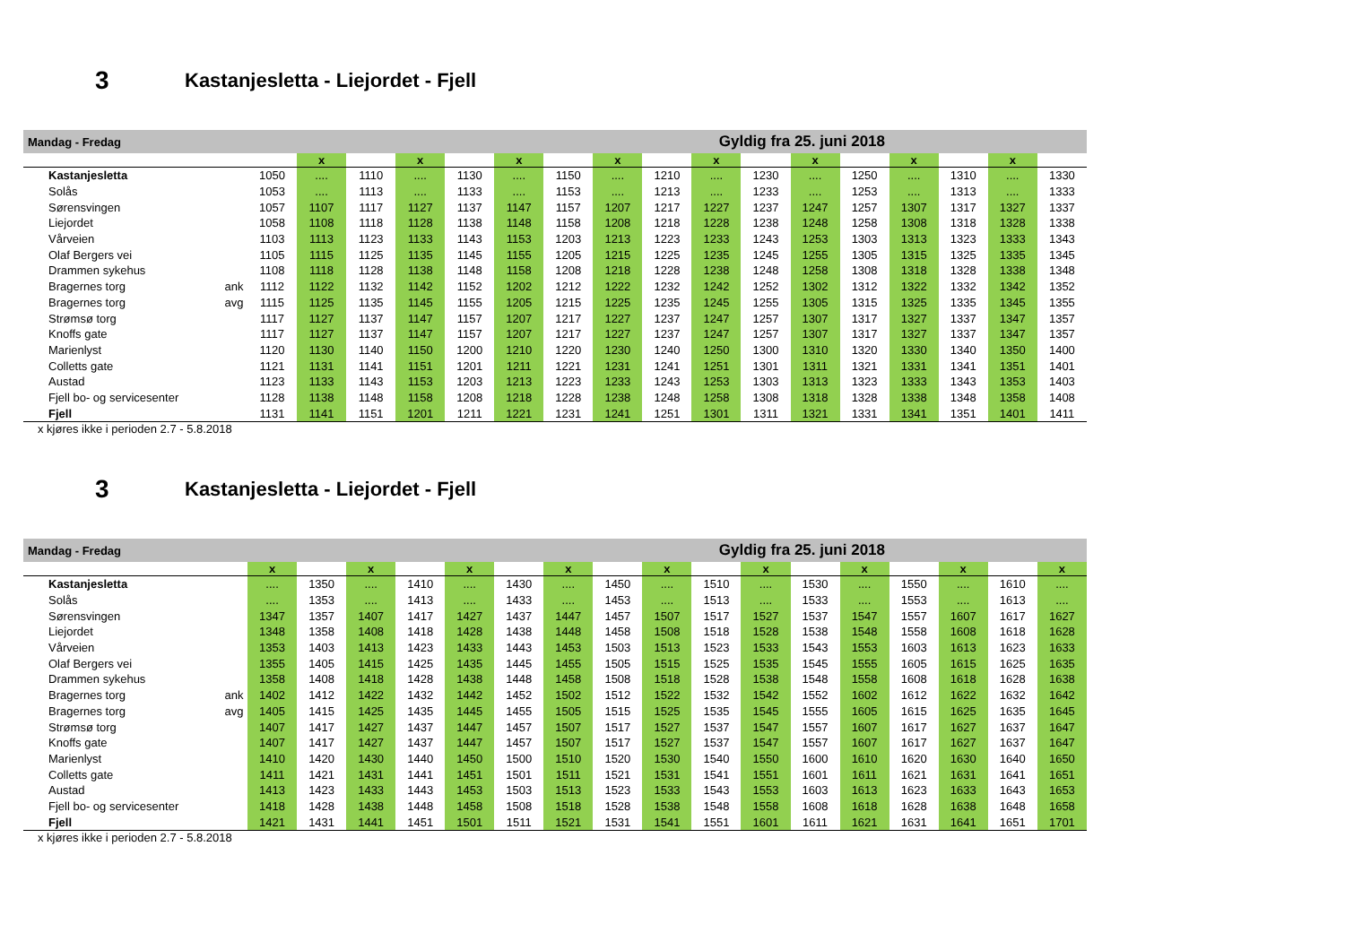3 Kastanjesletta - Liejordet - Fjell
| Mandag - Fredag | | Gyldig fra 25. juni 2018 | | | | | | | | | | | | | | | | |
| | | | x | | x | | x | | x | | x | | x | | x | | x | |
| Kastanjesletta | | 1050 | .... | 1110 | .... | 1130 | .... | 1150 | .... | 1210 | .... | 1230 | .... | 1250 | .... | 1310 | .... | 1330 |
| Solås | | 1053 | .... | 1113 | .... | 1133 | .... | 1153 | .... | 1213 | .... | 1233 | .... | 1253 | .... | 1313 | .... | 1333 |
| Sørensvingen | | 1057 | 1107 | 1117 | 1127 | 1137 | 1147 | 1157 | 1207 | 1217 | 1227 | 1237 | 1247 | 1257 | 1307 | 1317 | 1327 | 1337 |
| Liejordet | | 1058 | 1108 | 1118 | 1128 | 1138 | 1148 | 1158 | 1208 | 1218 | 1228 | 1238 | 1248 | 1258 | 1308 | 1318 | 1328 | 1338 |
| Vårveien | | 1103 | 1113 | 1123 | 1133 | 1143 | 1153 | 1203 | 1213 | 1223 | 1233 | 1243 | 1253 | 1303 | 1313 | 1323 | 1333 | 1343 |
| Olaf Bergers vei | | 1105 | 1115 | 1125 | 1135 | 1145 | 1155 | 1205 | 1215 | 1225 | 1235 | 1245 | 1255 | 1305 | 1315 | 1325 | 1335 | 1345 |
| Drammen sykehus | | 1108 | 1118 | 1128 | 1138 | 1148 | 1158 | 1208 | 1218 | 1228 | 1238 | 1248 | 1258 | 1308 | 1318 | 1328 | 1338 | 1348 |
| Bragernes torg | ank | 1112 | 1122 | 1132 | 1142 | 1152 | 1202 | 1212 | 1222 | 1232 | 1242 | 1252 | 1302 | 1312 | 1322 | 1332 | 1342 | 1352 |
| Bragernes torg | avg | 1115 | 1125 | 1135 | 1145 | 1155 | 1205 | 1215 | 1225 | 1235 | 1245 | 1255 | 1305 | 1315 | 1325 | 1335 | 1345 | 1355 |
| Strømsø torg | | 1117 | 1127 | 1137 | 1147 | 1157 | 1207 | 1217 | 1227 | 1237 | 1247 | 1257 | 1307 | 1317 | 1327 | 1337 | 1347 | 1357 |
| Knoffs gate | | 1117 | 1127 | 1137 | 1147 | 1157 | 1207 | 1217 | 1227 | 1237 | 1247 | 1257 | 1307 | 1317 | 1327 | 1337 | 1347 | 1357 |
| Marienlyst | | 1120 | 1130 | 1140 | 1150 | 1200 | 1210 | 1220 | 1230 | 1240 | 1250 | 1300 | 1310 | 1320 | 1330 | 1340 | 1350 | 1400 |
| Colletts gate | | 1121 | 1131 | 1141 | 1151 | 1201 | 1211 | 1221 | 1231 | 1241 | 1251 | 1301 | 1311 | 1321 | 1331 | 1341 | 1351 | 1401 |
| Austad | | 1123 | 1133 | 1143 | 1153 | 1203 | 1213 | 1223 | 1233 | 1243 | 1253 | 1303 | 1313 | 1323 | 1333 | 1343 | 1353 | 1403 |
| Fjell bo- og servicesenter | | 1128 | 1138 | 1148 | 1158 | 1208 | 1218 | 1228 | 1238 | 1248 | 1258 | 1308 | 1318 | 1328 | 1338 | 1348 | 1358 | 1408 |
| Fjell | | 1131 | 1141 | 1151 | 1201 | 1211 | 1221 | 1231 | 1241 | 1251 | 1301 | 1311 | 1321 | 1331 | 1341 | 1351 | 1401 | 1411 |
x kjøres ikke i perioden 2.7 - 5.8.2018
3 Kastanjesletta - Liejordet - Fjell
| Mandag - Fredag | | Gyldig fra 25. juni 2018 | | | | | | | | | | | | | | | | |
| | | x | | x | | x | | x | | x | | x | | x | | x | | x |
| Kastanjesletta | | .... | 1350 | .... | 1410 | .... | 1430 | .... | 1450 | .... | 1510 | .... | 1530 | .... | 1550 | .... | 1610 | .... |
| Solås | | .... | 1353 | .... | 1413 | .... | 1433 | .... | 1453 | .... | 1513 | .... | 1533 | .... | 1553 | .... | 1613 | .... |
| Sørensvingen | | 1347 | 1357 | 1407 | 1417 | 1427 | 1437 | 1447 | 1457 | 1507 | 1517 | 1527 | 1537 | 1547 | 1557 | 1607 | 1617 | 1627 |
| Liejordet | | 1348 | 1358 | 1408 | 1418 | 1428 | 1438 | 1448 | 1458 | 1508 | 1518 | 1528 | 1538 | 1548 | 1558 | 1608 | 1618 | 1628 |
| Vårveien | | 1353 | 1403 | 1413 | 1423 | 1433 | 1443 | 1453 | 1503 | 1513 | 1523 | 1533 | 1543 | 1553 | 1603 | 1613 | 1623 | 1633 |
| Olaf Bergers vei | | 1355 | 1405 | 1415 | 1425 | 1435 | 1445 | 1455 | 1505 | 1515 | 1525 | 1535 | 1545 | 1555 | 1605 | 1615 | 1625 | 1635 |
| Drammen sykehus | | 1358 | 1408 | 1418 | 1428 | 1438 | 1448 | 1458 | 1508 | 1518 | 1528 | 1538 | 1548 | 1558 | 1608 | 1618 | 1628 | 1638 |
| Bragernes torg | ank | 1402 | 1412 | 1422 | 1432 | 1442 | 1452 | 1502 | 1512 | 1522 | 1532 | 1542 | 1552 | 1602 | 1612 | 1622 | 1632 | 1642 |
| Bragernes torg | avg | 1405 | 1415 | 1425 | 1435 | 1445 | 1455 | 1505 | 1515 | 1525 | 1535 | 1545 | 1555 | 1605 | 1615 | 1625 | 1635 | 1645 |
| Strømsø torg | | 1407 | 1417 | 1427 | 1437 | 1447 | 1457 | 1507 | 1517 | 1527 | 1537 | 1547 | 1557 | 1607 | 1617 | 1627 | 1637 | 1647 |
| Knoffs gate | | 1407 | 1417 | 1427 | 1437 | 1447 | 1457 | 1507 | 1517 | 1527 | 1537 | 1547 | 1557 | 1607 | 1617 | 1627 | 1637 | 1647 |
| Marienlyst | | 1410 | 1420 | 1430 | 1440 | 1450 | 1500 | 1510 | 1520 | 1530 | 1540 | 1550 | 1600 | 1610 | 1620 | 1630 | 1640 | 1650 |
| Colletts gate | | 1411 | 1421 | 1431 | 1441 | 1451 | 1501 | 1511 | 1521 | 1531 | 1541 | 1551 | 1601 | 1611 | 1621 | 1631 | 1641 | 1651 |
| Austad | | 1413 | 1423 | 1433 | 1443 | 1453 | 1503 | 1513 | 1523 | 1533 | 1543 | 1553 | 1603 | 1613 | 1623 | 1633 | 1643 | 1653 |
| Fjell bo- og servicesenter | | 1418 | 1428 | 1438 | 1448 | 1458 | 1508 | 1518 | 1528 | 1538 | 1548 | 1558 | 1608 | 1618 | 1628 | 1638 | 1648 | 1658 |
| Fjell | | 1421 | 1431 | 1441 | 1451 | 1501 | 1511 | 1521 | 1531 | 1541 | 1551 | 1601 | 1611 | 1621 | 1631 | 1641 | 1651 | 1701 |
x kjøres ikke i perioden 2.7 - 5.8.2018